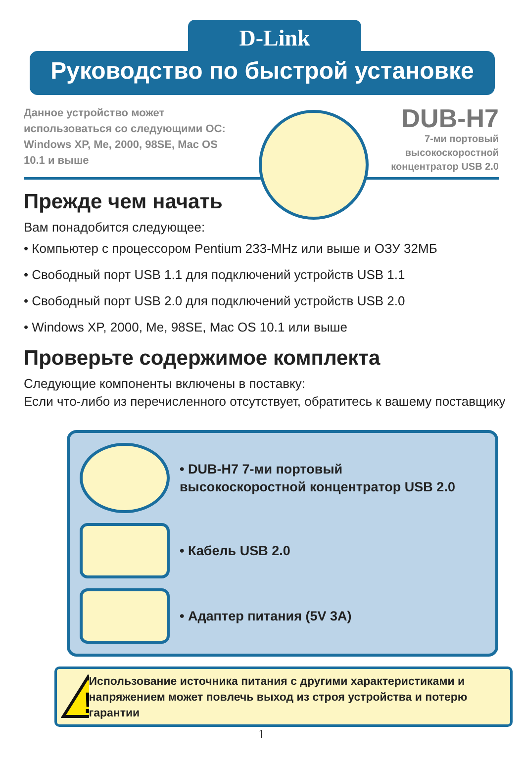D-Link
Руководство по быстрой установке
Данное устройство может использоваться со следующими ОС: Windows XP, Me, 2000, 98SE, Mac OS 10.1 и выше
DUB-H7
7-ми портовый
высокоскоростной
концентратор USB 2.0
Прежде чем начать
Вам понадобится следующее:
• Компьютер с процессором Pentium 233-MHz или выше и ОЗУ 32МБ
• Свободный порт USB 1.1 для подключений устройств USB 1.1
• Свободный порт USB 2.0 для подключений устройств USB 2.0
• Windows XP, 2000, Me, 98SE, Mac OS 10.1 или выше
Проверьте содержимое комплекта
Следующие компоненты включены в поставку:
Если что-либо из перечисленного отсутствует, обратитесь к вашему поставщику
• DUB-H7 7-ми портовый
высокоскоростной концентратор USB 2.0
• Кабель USB 2.0
• Адаптер питания (5V 3A)
!
Использование источника питания с другими характеристиками и напряжением может повлечь выход из строя устройства и потерю гарантии
1